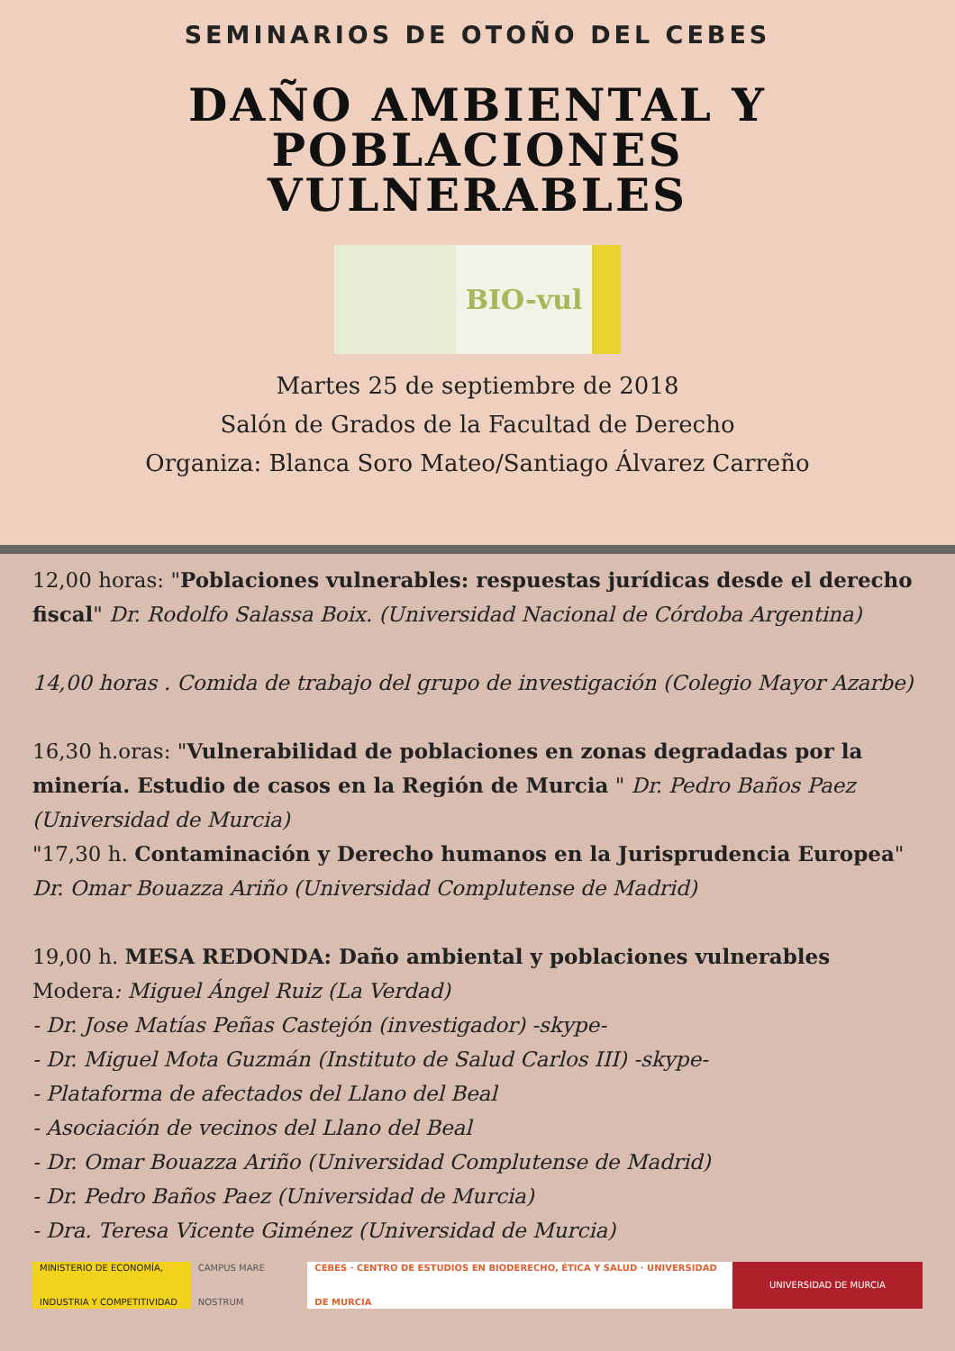SEMINARIOS DE OTOÑO DEL CEBES
DAÑO AMBIENTAL Y
POBLACIONES
VULNERABLES
BIO-vul
Martes 25 de septiembre de 2018
Salón de Grados de la Facultad de Derecho
Organiza: Blanca Soro Mateo/Santiago Álvarez Carreño
12,00 horas: "Poblaciones vulnerables: respuestas jurídicas desde el derecho fiscal" Dr. Rodolfo Salassa Boix. (Universidad Nacional de Córdoba Argentina)
14,00 horas . Comida de trabajo del grupo de investigación (Colegio Mayor Azarbe)
16,30 h.oras: "Vulnerabilidad de poblaciones en zonas degradadas por la minería. Estudio de casos en la Región de Murcia " Dr. Pedro Baños Paez (Universidad de Murcia)
"17,30 h. Contaminación y Derecho humanos en la Jurisprudencia Europea" Dr. Omar Bouazza Ariño (Universidad Complutense de Madrid)
19,00 h. MESA REDONDA: Daño ambiental y poblaciones vulnerables
Modera: Miguel Ángel Ruiz (La Verdad)
- Dr. Jose Matías Peñas Castejón (investigador) -skype-
- Dr. Miguel Mota Guzmán (Instituto de Salud Carlos III) -skype-
- Plataforma de afectados del Llano del Beal
- Asociación de vecinos del Llano del Beal
- Dr. Omar Bouazza Ariño (Universidad Complutense de Madrid)
- Dr. Pedro Baños Paez (Universidad de Murcia)
- Dra. Teresa Vicente Giménez (Universidad de Murcia)
MINISTERIO DE ECONOMÍA, INDUSTRIA Y COMPETITIVIDAD
CAMPUS MARE NOSTRUM CEBES · CENTRO DE ESTUDIOS EN BIODERECHO, ÉTICA Y SALUD · UNIVERSIDAD DE MURCIA
UNIVERSIDAD DE MURCIA